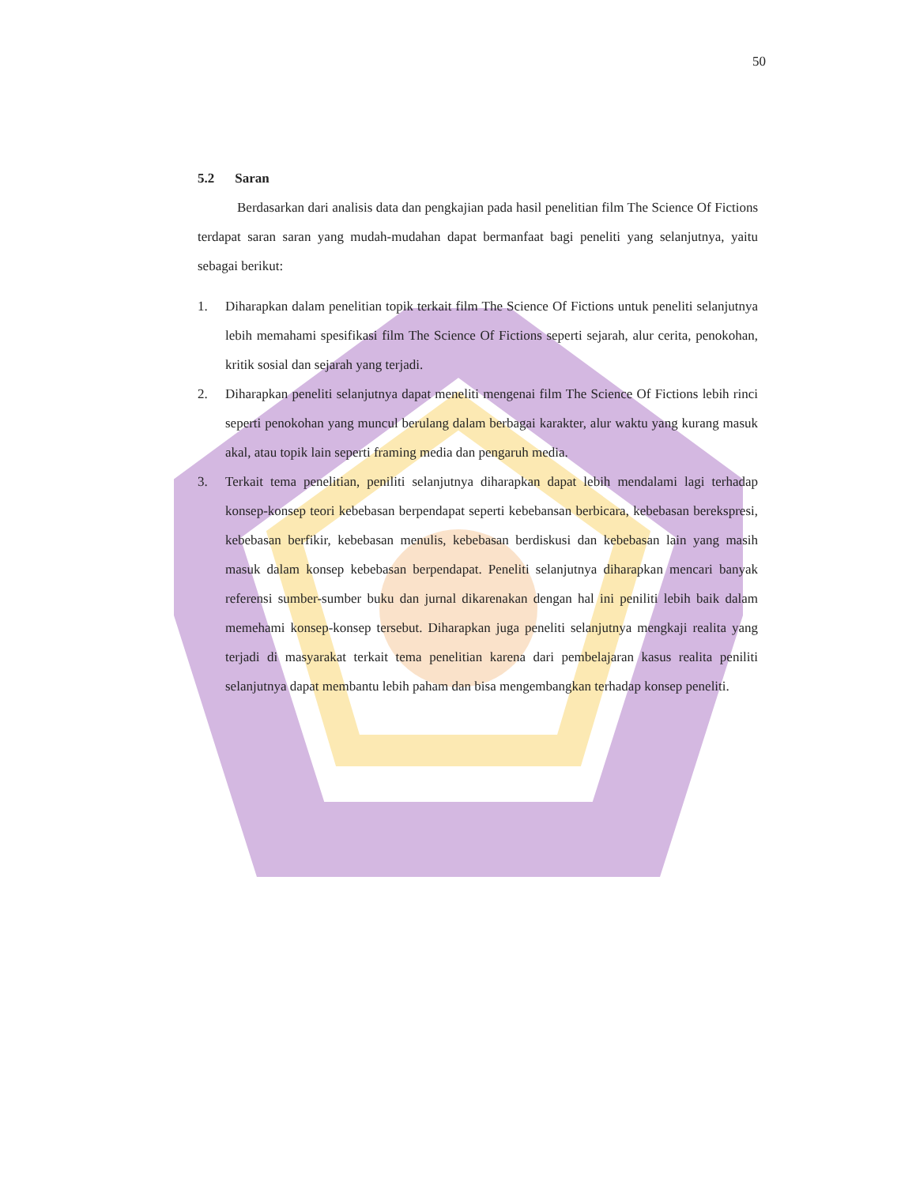50
5.2 Saran
Berdasarkan dari analisis data dan pengkajian pada hasil penelitian film The Science Of Fictions terdapat saran saran yang mudah-mudahan dapat bermanfaat bagi peneliti yang selanjutnya, yaitu sebagai berikut:
1. Diharapkan dalam penelitian topik terkait film The Science Of Fictions untuk peneliti selanjutnya lebih memahami spesifikasi film The Science Of Fictions seperti sejarah, alur cerita, penokohan, kritik sosial dan sejarah yang terjadi.
2. Diharapkan peneliti selanjutnya dapat meneliti mengenai film The Science Of Fictions lebih rinci seperti penokohan yang muncul berulang dalam berbagai karakter, alur waktu yang kurang masuk akal, atau topik lain seperti framing media dan pengaruh media.
3. Terkait tema penelitian, peniliti selanjutnya diharapkan dapat lebih mendalami lagi terhadap konsep-konsep teori kebebasan berpendapat seperti kebebansan berbicara, kebebasan berekspresi, kebebasan berfikir, kebebasan menulis, kebebasan berdiskusi dan kebebasan lain yang masih masuk dalam konsep kebebasan berpendapat. Peneliti selanjutnya diharapkan mencari banyak referensi sumber-sumber buku dan jurnal dikarenakan dengan hal ini peniliti lebih baik dalam memehami konsep-konsep tersebut. Diharapkan juga peneliti selanjutnya mengkaji realita yang terjadi di masyarakat terkait tema penelitian karena dari pembelajaran kasus realita peniliti selanjutnya dapat membantu lebih paham dan bisa mengembangkan terhadap konsep peneliti.